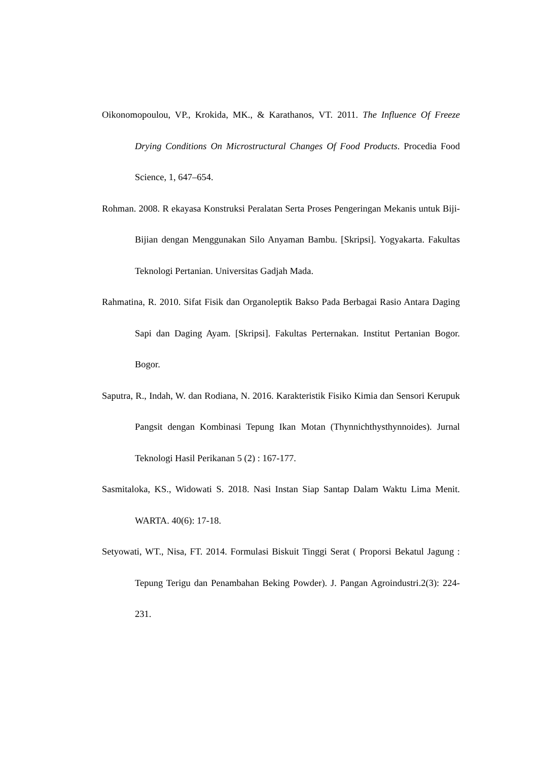Oikonomopoulou, VP., Krokida, MK., & Karathanos, VT. 2011. The Influence Of Freeze Drying Conditions On Microstructural Changes Of Food Products. Procedia Food Science, 1, 647–654.
Rohman. 2008. R ekayasa Konstruksi Peralatan Serta Proses Pengeringan Mekanis untuk Biji-Bijian dengan Menggunakan Silo Anyaman Bambu. [Skripsi]. Yogyakarta. Fakultas Teknologi Pertanian. Universitas Gadjah Mada.
Rahmatina, R. 2010. Sifat Fisik dan Organoleptik Bakso Pada Berbagai Rasio Antara Daging Sapi dan Daging Ayam. [Skripsi]. Fakultas Perternakan. Institut Pertanian Bogor. Bogor.
Saputra, R., Indah, W. dan Rodiana, N. 2016. Karakteristik Fisiko Kimia dan Sensori Kerupuk Pangsit dengan Kombinasi Tepung Ikan Motan (Thynnichthysthynnoides). Jurnal Teknologi Hasil Perikanan 5 (2) : 167-177.
Sasmitaloka, KS., Widowati S. 2018. Nasi Instan Siap Santap Dalam Waktu Lima Menit. WARTA. 40(6): 17-18.
Setyowati, WT., Nisa, FT. 2014. Formulasi Biskuit Tinggi Serat ( Proporsi Bekatul Jagung : Tepung Terigu dan Penambahan Beking Powder). J. Pangan Agroindustri.2(3): 224-231.